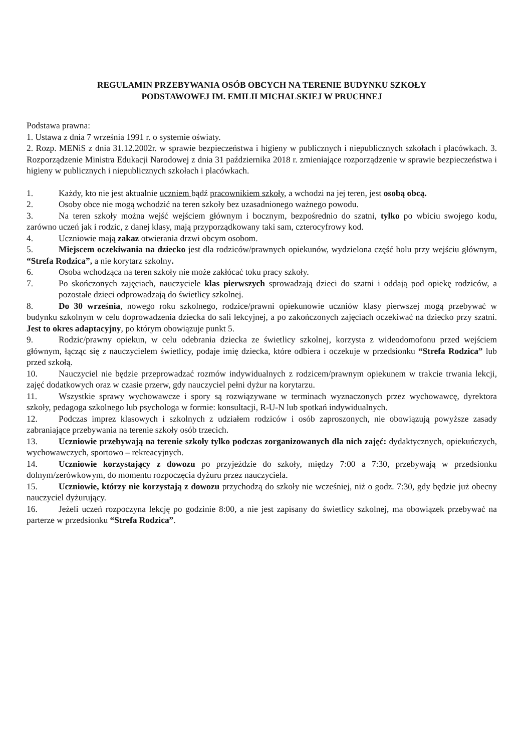REGULAMIN PRZEBYWANIA OSÓB OBCYCH NA TERENIE BUDYNKU SZKOŁY
PODSTAWOWEJ IM. EMILII MICHALSKIEJ W PRUCHNEJ
Podstawa prawna:
1. Ustawa z dnia 7 września 1991 r. o systemie oświaty.
2. Rozp. MENiS z dnia 31.12.2002r. w sprawie bezpieczeństwa i higieny w publicznych i niepublicznych szkołach i placówkach. 3. Rozporządzenie Ministra Edukacji Narodowej z dnia 31 października 2018 r. zmieniające rozporządzenie w sprawie bezpieczeństwa i higieny w publicznych i niepublicznych szkołach i placówkach.
1. Każdy, kto nie jest aktualnie uczniem bądź pracownikiem szkoły, a wchodzi na jej teren, jest osobą obcą.
2. Osoby obce nie mogą wchodzić na teren szkoły bez uzasadnionego ważnego powodu.
3. Na teren szkoły można wejść wejściem głównym i bocznym, bezpośrednio do szatni, tylko po wbiciu swojego kodu, zarówno uczeń jak i rodzic, z danej klasy, mają przyporządkowany taki sam, czterocyfrowy kod.
4. Uczniowie mają zakaz otwierania drzwi obcym osobom.
5. Miejscem oczekiwania na dziecko jest dla rodziców/prawnych opiekunów, wydzielona część holu przy wejściu głównym, “Strefa Rodzica”, a nie korytarz szkolny.
6. Osoba wchodząca na teren szkoły nie może zakłócać toku pracy szkoły.
7. Po skończonych zajęciach, nauczyciele klas pierwszych sprowadzają dzieci do szatni i oddają pod opiekę rodziców, a pozostałe dzieci odprowadzają do świetlicy szkolnej.
8. Do 30 września, nowego roku szkolnego, rodzice/prawni opiekunowie uczniów klasy pierwszej mogą przebywać w budynku szkolnym w celu doprowadzenia dziecka do sali lekcyjnej, a po zakończonych zajęciach oczekiwać na dziecko przy szatni. Jest to okres adaptacyjny, po którym obowiązuje punkt 5.
9. Rodzic/prawny opiekun, w celu odebrania dziecka ze świetlicy szkolnej, korzysta z wideodomofonu przed wejściem głównym, łącząc się z nauczycielem świetlicy, podaje imię dziecka, które odbiera i oczekuje w przedsionku “Strefa Rodzica” lub przed szkołą.
10. Nauczyciel nie będzie przeprowadzać rozmów indywidualnych z rodzicem/prawnym opiekunem w trakcie trwania lekcji, zajęć dodatkowych oraz w czasie przerw, gdy nauczyciel pełni dyżur na korytarzu.
11. Wszystkie sprawy wychowawcze i spory są rozwiązywane w terminach wyznaczonych przez wychowawcę, dyrektora szkoły, pedagoga szkolnego lub psychologa w formie: konsultacji, R-U-N lub spotkań indywidualnych.
12. Podczas imprez klasowych i szkolnych z udziałem rodziców i osób zaproszonych, nie obowiązują powyższe zasady zabraniające przebywania na terenie szkoły osób trzecich.
13. Uczniowie przebywają na terenie szkoły tylko podczas zorganizowanych dla nich zajęć: dydaktycznych, opiekuńczych, wychowawczych, sportowo – rekreacyjnych.
14. Uczniowie korzystający z dowozu po przyjeździe do szkoły, między 7:00 a 7:30, przebywają w przedsionku dolnym/zerówkowym, do momentu rozpoczęcia dyżuru przez nauczyciela.
15. Uczniowie, którzy nie korzystają z dowozu przychodzą do szkoły nie wcześniej, niż o godz. 7:30, gdy będzie już obecny nauczyciel dyżurujący.
16. Jeżeli uczeń rozpoczyna lekcję po godzinie 8:00, a nie jest zapisany do świetlicy szkolnej, ma obowiązek przebywać na parterze w przedsionku “Strefa Rodzica”.